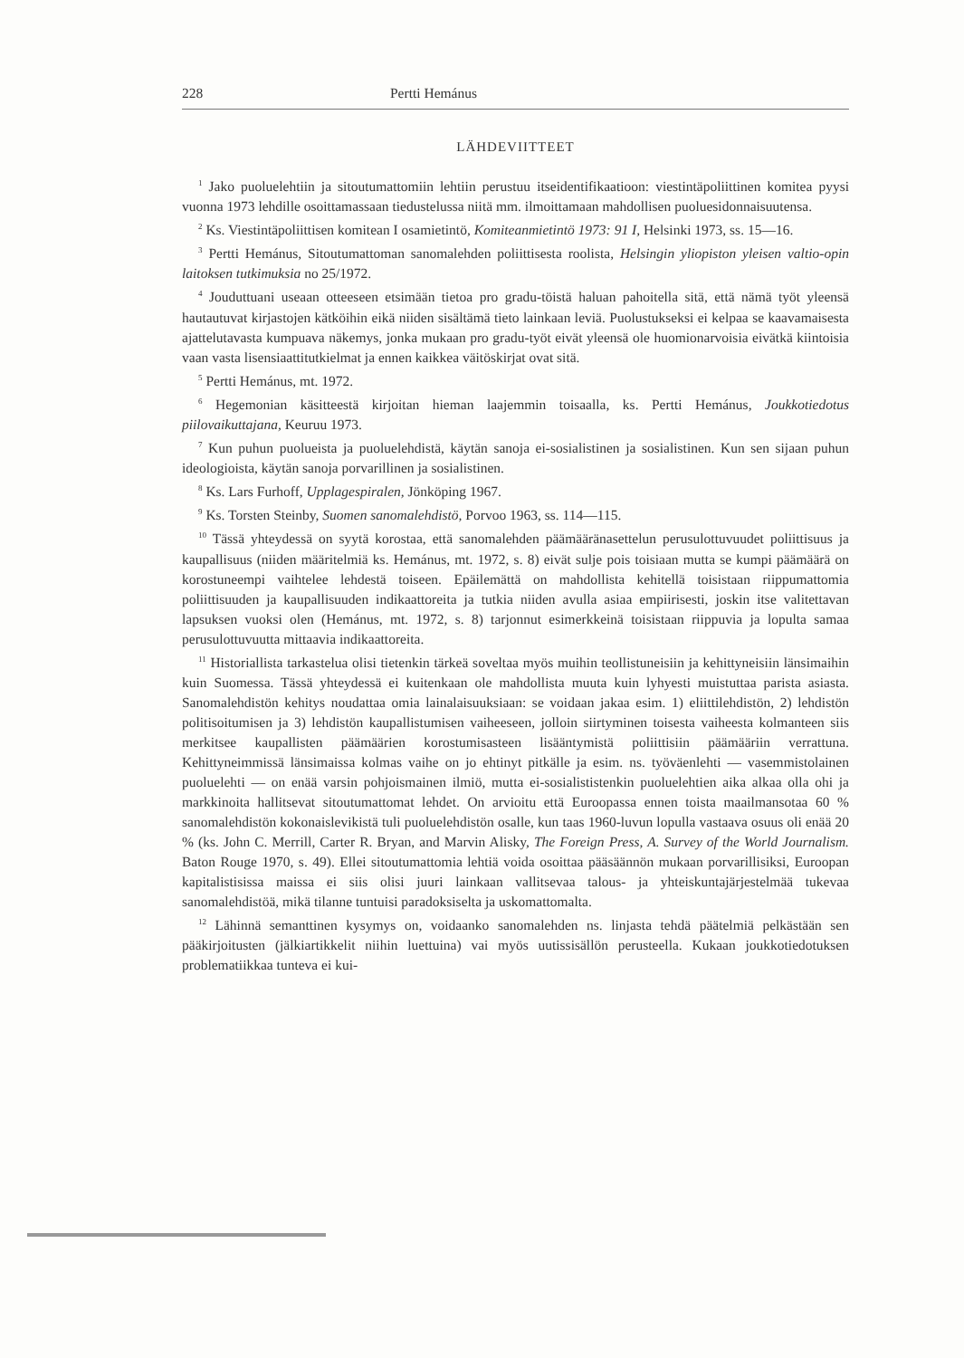228 Pertti Hemánus
LÄHDEVIITTEET
<sup>1</sup> Jako puoluelehtiin ja sitoutumattomiin lehtiin perustuu itseidentifikaatioon: viestintäpoliittinen komitea pyysi vuonna 1973 lehdille osoittamassaan tiedustelussa niitä mm. ilmoittamaan mahdollisen puoluesidonnaisuutensa.
<sup>2</sup> Ks. Viestintäpoliittisen komitean I osamietintö, Komiteanmietintö 1973: 91 I, Helsinki 1973, ss. 15—16.
<sup>3</sup> Pertti Hemánus, Sitoutumattoman sanomalehden poliittisesta roolista, Helsingin yliopiston yleisen valtio-opin laitoksen tutkimuksia no 25/1972.
<sup>4</sup> Jouduttuani useaan otteeseen etsimään tietoa pro gradu-töistä haluan pahoitella sitä, että nämä työt yleensä hautautuvat kirjastojen kätköihin eikä niiden sisältämä tieto lainkaan leviä. Puolustukseksi ei kelpaa se kaavamaisesta ajattelutavasta kumpuava näkemys, jonka mukaan pro gradu-työt eivät yleensä ole huomionarvoisia eivätkä kiintoisia vaan vasta lisensiaattitutkielmat ja ennen kaikkea väitöskirjat ovat sitä.
<sup>5</sup> Pertti Hemánus, mt. 1972.
<sup>6</sup> Hegemonian käsitteestä kirjoitan hieman laajemmin toisaalla, ks. Pertti Hemánus, Joukkotiedotus piilovaikuttajana, Keuruu 1973.
<sup>7</sup> Kun puhun puolueista ja puoluelehdistä, käytän sanoja ei-sosialistinen ja sosialistinen. Kun sen sijaan puhun ideologioista, käytän sanoja porvarillinen ja sosialistinen.
<sup>8</sup> Ks. Lars Furhoff, Upplagespiralen, Jönköping 1967.
<sup>9</sup> Ks. Torsten Steinby, Suomen sanomalehdistö, Porvoo 1963, ss. 114—115.
<sup>10</sup> Tässä yhteydessä on syytä korostaa, että sanomalehden päämääränasettelun perusulottuvuudet poliittisuus ja kaupallisuus (niiden määritelmiä ks. Hemánus, mt. 1972, s. 8) eivät sulje pois toisiaan mutta se kumpi päämäärä on korostuneempi vaihtelee lehdestä toiseen. Epäilemättä on mahdollista kehitellä toisistaan riippumattomia poliittisuuden ja kaupallisuuden indikaattoreita ja tutkia niiden avulla asiaa empiirisesti, joskin itse valitettavan lapsuksen vuoksi olen (Hemánus, mt. 1972, s. 8) tarjonnut esimerkkeinä toisistaan riippuvia ja lopulta samaa perusulottuvuutta mittaavia indikaattoreita.
<sup>11</sup> Historiallista tarkastelua olisi tietenkin tärkeä soveltaa myös muihin teollistuneisiin ja kehittyneisiin länsimaihin kuin Suomessa. Tässä yhteydessä ei kuitenkaan ole mahdollista muuta kuin lyhyesti muistuttaa parista asiasta. Sanomalehdistön kehitys noudattaa omia lainalaisuuksiaan: se voidaan jakaa esim. 1) eliittilehdistön, 2) lehdistön politisoitumisen ja 3) lehdistön kaupallistumisen vaiheeseen, jolloin siirtyminen toisesta vaiheesta kolmanteen siis merkitsee kaupallisten päämäärien korostumisasteen lisääntymistä poliittisiin päämääriin verrattuna. Kehittyneimmissä länsimaissa kolmas vaihe on jo ehtinyt pitkälle ja esim. ns. työväenlehti — vasemmistolainen puoluelehti — on enää varsin pohjoismainen ilmiö, mutta ei-sosialististenkin puoluelehtien aika alkaa olla ohi ja markkinoita hallitsevat sitoutumattomat lehdet. On arvioitu että Euroopassa ennen toista maailmansotaa 60 % sanomalehdistön kokonaislevikistä tuli puoluelehdistön osalle, kun taas 1960-luvun lopulla vastaava osuus oli enää 20 % (ks. John C. Merrill, Carter R. Bryan, and Marvin Alisky, The Foreign Press, A. Survey of the World Journalism. Baton Rouge 1970, s. 49). Ellei sitoutumattomia lehtiä voida osoittaa pääsäännön mukaan porvarillisiksi, Euroopan kapitalistisissa maissa ei siis olisi juuri lainkaan vallitsevaa talous- ja yhteiskuntajärjestelmää tukevaa sanomalehdistöä, mikä tilanne tuntuisi paradoksiselta ja uskomattomalta.
<sup>12</sup> Lähinnä semanttinen kysymys on, voidaanko sanomalehden ns. linjasta tehdä päätelmiä pelkästään sen pääkirjoitusten (jälkiartikkelit niihin luettuina) vai myös uutissisällön perusteella. Kukaan joukkotiedotuksen problematiikkaa tunteva ei kui-